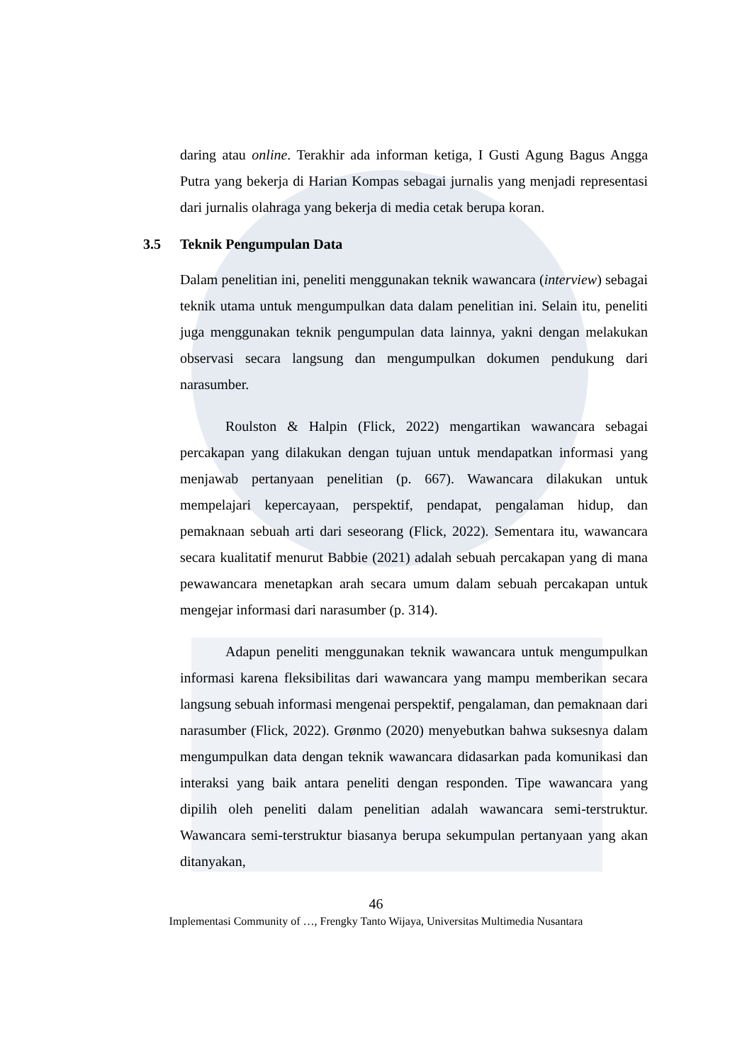daring atau online. Terakhir ada informan ketiga, I Gusti Agung Bagus Angga Putra yang bekerja di Harian Kompas sebagai jurnalis yang menjadi representasi dari jurnalis olahraga yang bekerja di media cetak berupa koran.
3.5 Teknik Pengumpulan Data
Dalam penelitian ini, peneliti menggunakan teknik wawancara (interview) sebagai teknik utama untuk mengumpulkan data dalam penelitian ini. Selain itu, peneliti juga menggunakan teknik pengumpulan data lainnya, yakni dengan melakukan observasi secara langsung dan mengumpulkan dokumen pendukung dari narasumber.
Roulston & Halpin (Flick, 2022) mengartikan wawancara sebagai percakapan yang dilakukan dengan tujuan untuk mendapatkan informasi yang menjawab pertanyaan penelitian (p. 667). Wawancara dilakukan untuk mempelajari kepercayaan, perspektif, pendapat, pengalaman hidup, dan pemaknaan sebuah arti dari seseorang (Flick, 2022). Sementara itu, wawancara secara kualitatif menurut Babbie (2021) adalah sebuah percakapan yang di mana pewawancara menetapkan arah secara umum dalam sebuah percakapan untuk mengejar informasi dari narasumber (p. 314).
Adapun peneliti menggunakan teknik wawancara untuk mengumpulkan informasi karena fleksibilitas dari wawancara yang mampu memberikan secara langsung sebuah informasi mengenai perspektif, pengalaman, dan pemaknaan dari narasumber (Flick, 2022). Grønmo (2020) menyebutkan bahwa suksesnya dalam mengumpulkan data dengan teknik wawancara didasarkan pada komunikasi dan interaksi yang baik antara peneliti dengan responden. Tipe wawancara yang dipilih oleh peneliti dalam penelitian adalah wawancara semi-terstruktur. Wawancara semi-terstruktur biasanya berupa sekumpulan pertanyaan yang akan ditanyakan,
46
Implementasi Community of …, Frengky Tanto Wijaya, Universitas Multimedia Nusantara